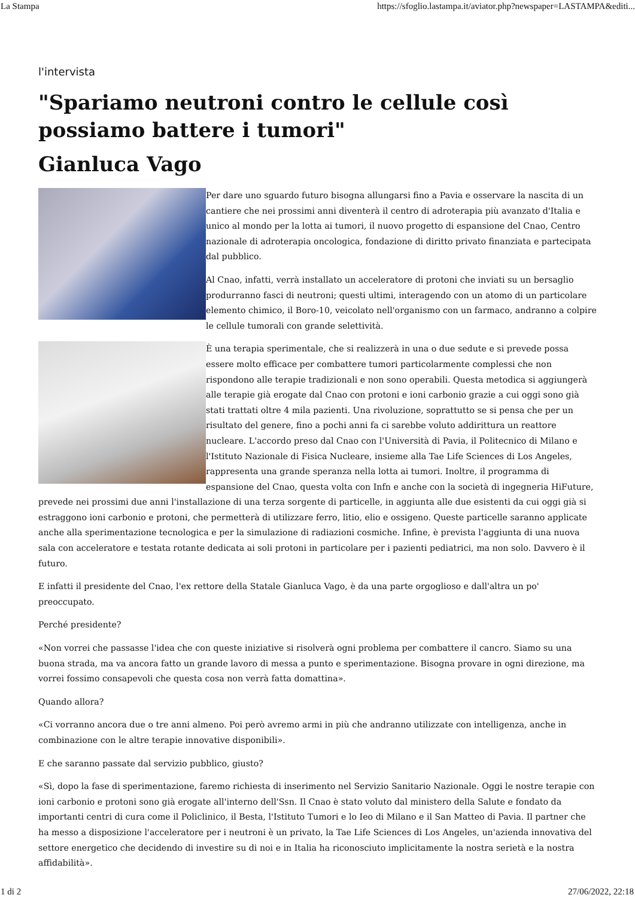La Stampa https://sfoglio.lastampa.it/aviator.php?newspaper=LASTAMPA&editi...
l'intervista
"Spariamo neutroni contro le cellule così possiamo battere i tumori"
Gianluca Vago
Per dare uno sguardo futuro bisogna allungarsi fino a Pavia e osservare la nascita di un cantiere che nei prossimi anni diventerà il centro di adroterapia più avanzato d'Italia e unico al mondo per la lotta ai tumori, il nuovo progetto di espansione del Cnao, Centro nazionale di adroterapia oncologica, fondazione di diritto privato finanziata e partecipata dal pubblico.
Al Cnao, infatti, verrà installato un acceleratore di protoni che inviati su un bersaglio produrranno fasci di neutroni; questi ultimi, interagendo con un atomo di un particolare elemento chimico, il Boro-10, veicolato nell'organismo con un farmaco, andranno a colpire le cellule tumorali con grande selettività.
È una terapia sperimentale, che si realizzerà in una o due sedute e si prevede possa essere molto efficace per combattere tumori particolarmente complessi che non rispondono alle terapie tradizionali e non sono operabili. Questa metodica si aggiungerà alle terapie già erogate dal Cnao con protoni e ioni carbonio grazie a cui oggi sono già stati trattati oltre 4 mila pazienti. Una rivoluzione, soprattutto se si pensa che per un risultato del genere, fino a pochi anni fa ci sarebbe voluto addirittura un reattore nucleare. L'accordo preso dal Cnao con l'Università di Pavia, il Politecnico di Milano e l'Istituto Nazionale di Fisica Nucleare, insieme alla Tae Life Sciences di Los Angeles, rappresenta una grande speranza nella lotta ai tumori. Inoltre, il programma di espansione del Cnao, questa volta con Infn e anche con la società di ingegneria HiFuture, prevede nei prossimi due anni l'installazione di una terza sorgente di particelle, in aggiunta alle due esistenti da cui oggi già si estraggono ioni carbonio e protoni, che permetterà di utilizzare ferro, litio, elio e ossigeno. Queste particelle saranno applicate anche alla sperimentazione tecnologica e per la simulazione di radiazioni cosmiche. Infine, è prevista l'aggiunta di una nuova sala con acceleratore e testata rotante dedicata ai soli protoni in particolare per i pazienti pediatrici, ma non solo. Davvero è il futuro.
E infatti il presidente del Cnao, l'ex rettore della Statale Gianluca Vago, è da una parte orgoglioso e dall'altra un po' preoccupato.
Perché presidente?
«Non vorrei che passasse l'idea che con queste iniziative si risolverà ogni problema per combattere il cancro. Siamo su una buona strada, ma va ancora fatto un grande lavoro di messa a punto e sperimentazione. Bisogna provare in ogni direzione, ma vorrei fossimo consapevoli che questa cosa non verrà fatta domattina».
Quando allora?
«Ci vorranno ancora due o tre anni almeno. Poi però avremo armi in più che andranno utilizzate con intelligenza, anche in combinazione con le altre terapie innovative disponibili».
E che saranno passate dal servizio pubblico, giusto?
«Sì, dopo la fase di sperimentazione, faremo richiesta di inserimento nel Servizio Sanitario Nazionale. Oggi le nostre terapie con ioni carbonio e protoni sono già erogate all'interno dell'Ssn. Il Cnao è stato voluto dal ministero della Salute e fondato da importanti centri di cura come il Policlinico, il Besta, l'Istituto Tumori e lo Ieo di Milano e il San Matteo di Pavia. Il partner che ha messo a disposizione l'acceleratore per i neutroni è un privato, la Tae Life Sciences di Los Angeles, un'azienda innovativa del settore energetico che decidendo di investire su di noi e in Italia ha riconosciuto implicitamente la nostra serietà e la nostra affidabilità».
1 di 2 27/06/2022, 22:18